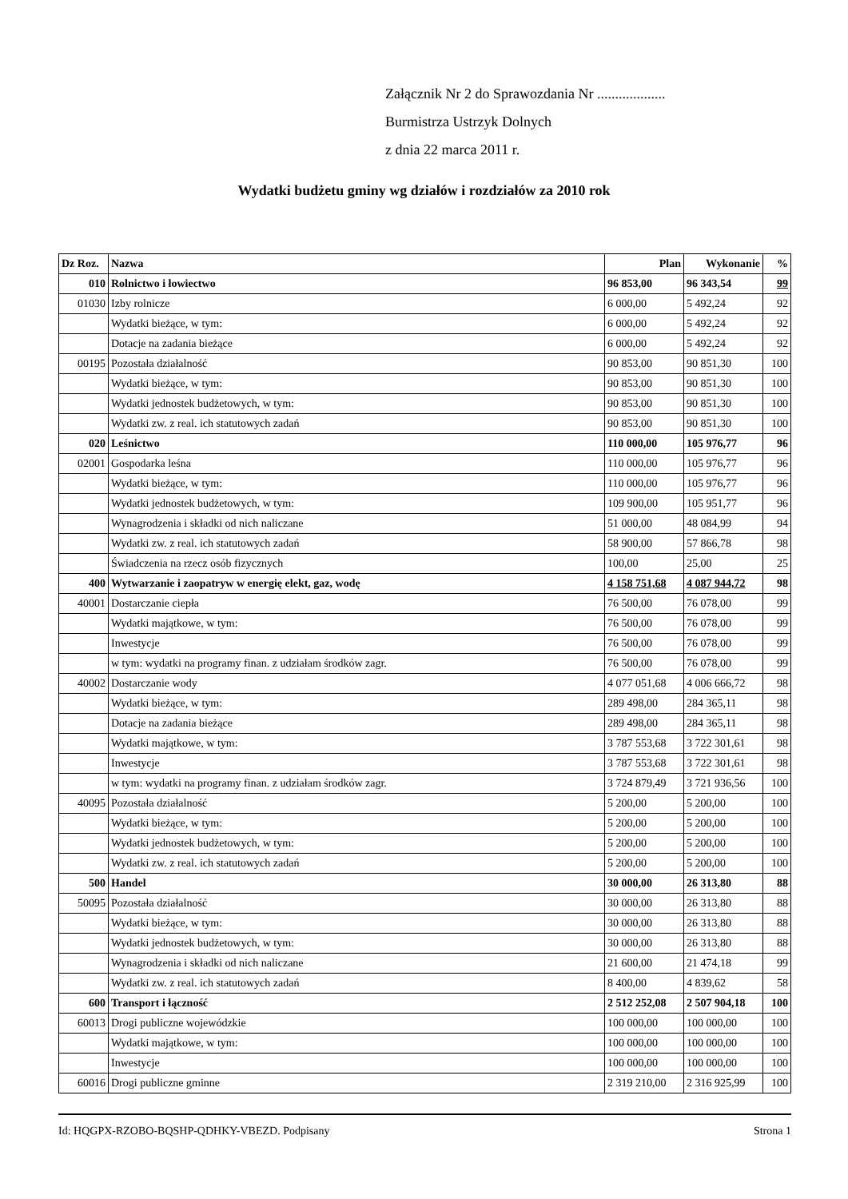Załącznik Nr 2 do Sprawozdania Nr ...................
Burmistrza Ustrzyk Dolnych
z dnia 22 marca 2011 r.
Wydatki budżetu gminy wg działów i rozdziałów za 2010 rok
| Dz Roz. | Nazwa | Plan | Wykonanie | % |
| --- | --- | --- | --- | --- |
| 010 | Rolnictwo i łowiectwo | 96 853,00 | 96 343,54 | 99 |
| 01030 | Izby rolnicze | 6 000,00 | 5 492,24 | 92 |
| | Wydatki bieżące, w tym: | 6 000,00 | 5 492,24 | 92 |
| | Dotacje na zadania bieżące | 6 000,00 | 5 492,24 | 92 |
| 00195 | Pozostała działalność | 90 853,00 | 90 851,30 | 100 |
| | Wydatki bieżące, w tym: | 90 853,00 | 90 851,30 | 100 |
| | Wydatki jednostek budżetowych, w tym: | 90 853,00 | 90 851,30 | 100 |
| | Wydatki zw. z real. ich statutowych zadań | 90 853,00 | 90 851,30 | 100 |
| 020 | Leśnictwo | 110 000,00 | 105 976,77 | 96 |
| 02001 | Gospodarka leśna | 110 000,00 | 105 976,77 | 96 |
| | Wydatki bieżące, w tym: | 110 000,00 | 105 976,77 | 96 |
| | Wydatki jednostek budżetowych, w tym: | 109 900,00 | 105 951,77 | 96 |
| | Wynagrodzenia i składki od nich naliczane | 51 000,00 | 48 084,99 | 94 |
| | Wydatki zw. z real. ich statutowych zadań | 58 900,00 | 57 866,78 | 98 |
| | Świadczenia na rzecz osób fizycznych | 100,00 | 25,00 | 25 |
| 400 | Wytwarzanie i zaopatryw w energię elekt, gaz, wodę | 4 158 751,68 | 4 087 944,72 | 98 |
| 40001 | Dostarczanie ciepła | 76 500,00 | 76 078,00 | 99 |
| | Wydatki majątkowe, w tym: | 76 500,00 | 76 078,00 | 99 |
| | Inwestycje | 76 500,00 | 76 078,00 | 99 |
| | w tym: wydatki na programy finan. z udziałam środków zagr. | 76 500,00 | 76 078,00 | 99 |
| 40002 | Dostarczanie wody | 4 077 051,68 | 4 006 666,72 | 98 |
| | Wydatki bieżące, w tym: | 289 498,00 | 284 365,11 | 98 |
| | Dotacje na zadania bieżące | 289 498,00 | 284 365,11 | 98 |
| | Wydatki majątkowe, w tym: | 3 787 553,68 | 3 722 301,61 | 98 |
| | Inwestycje | 3 787 553,68 | 3 722 301,61 | 98 |
| | w tym: wydatki na programy finan. z udziałam środków zagr. | 3 724 879,49 | 3 721 936,56 | 100 |
| 40095 | Pozostała działalność | 5 200,00 | 5 200,00 | 100 |
| | Wydatki bieżące, w tym: | 5 200,00 | 5 200,00 | 100 |
| | Wydatki jednostek budżetowych, w tym: | 5 200,00 | 5 200,00 | 100 |
| | Wydatki zw. z real. ich statutowych zadań | 5 200,00 | 5 200,00 | 100 |
| 500 | Handel | 30 000,00 | 26 313,80 | 88 |
| 50095 | Pozostała działalność | 30 000,00 | 26 313,80 | 88 |
| | Wydatki bieżące, w tym: | 30 000,00 | 26 313,80 | 88 |
| | Wydatki jednostek budżetowych, w tym: | 30 000,00 | 26 313,80 | 88 |
| | Wynagrodzenia i składki od nich naliczane | 21 600,00 | 21 474,18 | 99 |
| | Wydatki zw. z real. ich statutowych zadań | 8 400,00 | 4 839,62 | 58 |
| 600 | Transport i łączność | 2 512 252,08 | 2 507 904,18 | 100 |
| 60013 | Drogi publiczne wojewódzkie | 100 000,00 | 100 000,00 | 100 |
| | Wydatki majątkowe, w tym: | 100 000,00 | 100 000,00 | 100 |
| | Inwestycje | 100 000,00 | 100 000,00 | 100 |
| 60016 | Drogi publiczne gminne | 2 319 210,00 | 2 316 925,99 | 100 |
Id: HQGPX-RZOBO-BQSHP-QDHKY-VBEZD. Podpisany Strona 1